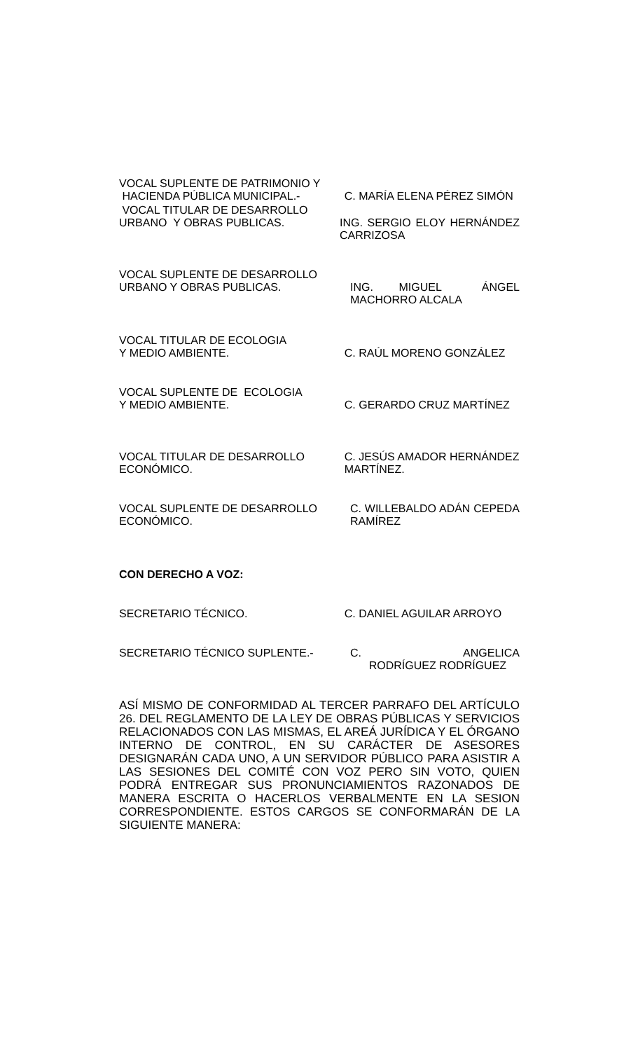VOCAL SUPLENTE DE PATRIMONIO Y
HACIENDA PÚBLICA MUNICIPAL.-
C. MARÍA ELENA PÉREZ SIMÓN
VOCAL TITULAR DE DESARROLLO
URBANO Y OBRAS PUBLICAS.
ING. SERGIO ELOY HERNÁNDEZ CARRIZOSA
VOCAL SUPLENTE DE DESARROLLO
URBANO Y OBRAS PUBLICAS.
ING. MIGUEL ÁNGEL MACHORRO ALCALA
VOCAL TITULAR DE ECOLOGIA
Y MEDIO AMBIENTE.
C. RAÚL MORENO GONZÁLEZ
VOCAL SUPLENTE DE ECOLOGIA
Y MEDIO AMBIENTE.
C. GERARDO CRUZ MARTÍNEZ
VOCAL TITULAR DE DESARROLLO
ECONÓMICO.
C. JESÚS AMADOR HERNÁNDEZ
MARTÍNEZ.
VOCAL SUPLENTE DE DESARROLLO
ECONÓMICO.
C. WILLEBALDO ADÁN CEPEDA RAMÍREZ
CON DERECHO A VOZ:
SECRETARIO TÉCNICO. C. DANIEL AGUILAR ARROYO
SECRETARIO TÉCNICO SUPLENTE.- C. ANGELICA RODRÍGUEZ RODRÍGUEZ
ASÍ MISMO DE CONFORMIDAD AL TERCER PARRAFO DEL ARTÍCULO 26. DEL REGLAMENTO DE LA LEY DE OBRAS PÚBLICAS Y SERVICIOS RELACIONADOS CON LAS MISMAS, EL AREÁ JURÍDICA Y EL ÓRGANO INTERNO DE CONTROL, EN SU CARÁCTER DE ASESORES DESIGNARÁN CADA UNO, A UN SERVIDOR PÚBLICO PARA ASISTIR A LAS SESIONES DEL COMITÉ CON VOZ PERO SIN VOTO, QUIEN PODRÁ ENTREGAR SUS PRONUNCIAMIENTOS RAZONADOS DE MANERA ESCRITA O HACERLOS VERBALMENTE EN LA SESION CORRESPONDIENTE. ESTOS CARGOS SE CONFORMARÁN DE LA SIGUIENTE MANERA: